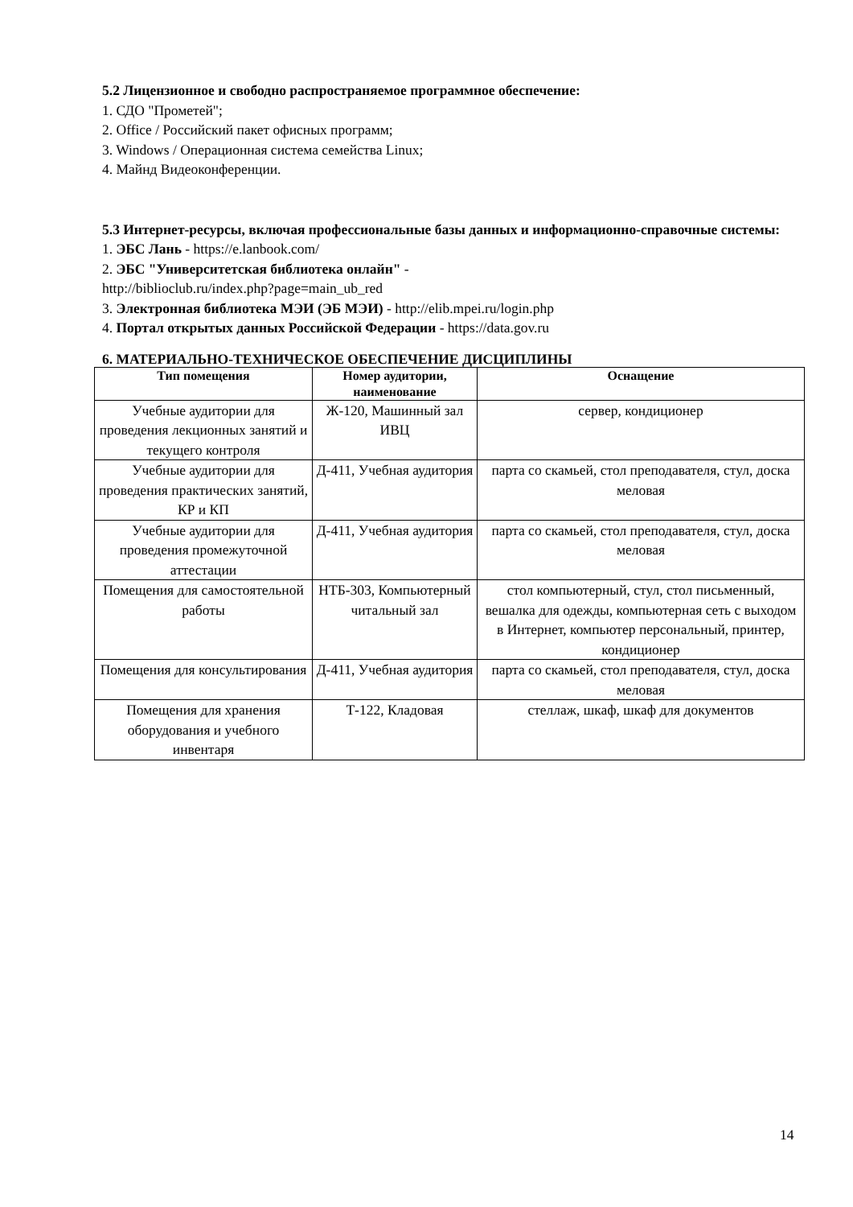5.2 Лицензионное и свободно распространяемое программное обеспечение:
1. СДО "Прометей";
2. Office / Российский пакет офисных программ;
3. Windows / Операционная система семейства Linux;
4. Майнд Видеоконференции.
5.3 Интернет-ресурсы, включая профессиональные базы данных и информационно-справочные системы:
1. ЭБС Лань - https://e.lanbook.com/
2. ЭБС "Университетская библиотека онлайн" -
http://biblioclub.ru/index.php?page=main_ub_red
3. Электронная библиотека МЭИ (ЭБ МЭИ) - http://elib.mpei.ru/login.php
4. Портал открытых данных Российской Федерации - https://data.gov.ru
6. МАТЕРИАЛЬНО-ТЕХНИЧЕСКОЕ ОБЕСПЕЧЕНИЕ ДИСЦИПЛИНЫ
| Тип помещения | Номер аудитории, наименование | Оснащение |
| --- | --- | --- |
| Учебные аудитории для проведения лекционных занятий и текущего контроля | Ж-120, Машинный зал ИВЦ | сервер, кондиционер |
| Учебные аудитории для проведения практических занятий, КР и КП | Д-411, Учебная аудитория | парта со скамьей, стол преподавателя, стул, доска меловая |
| Учебные аудитории для проведения промежуточной аттестации | Д-411, Учебная аудитория | парта со скамьей, стол преподавателя, стул, доска меловая |
| Помещения для самостоятельной работы | НТБ-303, Компьютерный читальный зал | стол компьютерный, стул, стол письменный, вешалка для одежды, компьютерная сеть с выходом в Интернет, компьютер персональный, принтер, кондиционер |
| Помещения для консультирования | Д-411, Учебная аудитория | парта со скамьей, стол преподавателя, стул, доска меловая |
| Помещения для хранения оборудования и учебного инвентаря | Т-122, Кладовая | стеллаж, шкаф, шкаф для документов |
14